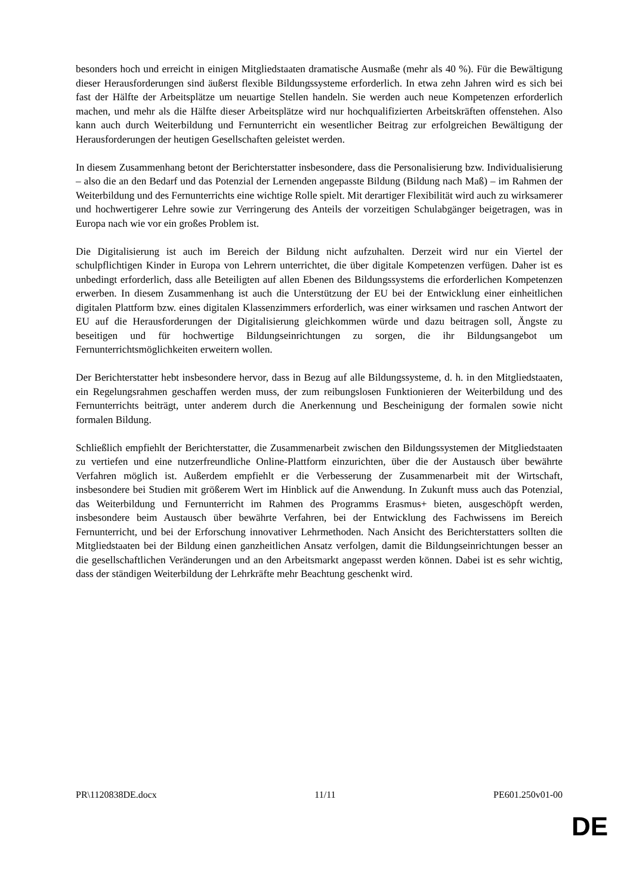besonders hoch und erreicht in einigen Mitgliedstaaten dramatische Ausmaße (mehr als 40 %). Für die Bewältigung dieser Herausforderungen sind äußerst flexible Bildungssysteme erforderlich. In etwa zehn Jahren wird es sich bei fast der Hälfte der Arbeitsplätze um neuartige Stellen handeln. Sie werden auch neue Kompetenzen erforderlich machen, und mehr als die Hälfte dieser Arbeitsplätze wird nur hochqualifizierten Arbeitskräften offenstehen. Also kann auch durch Weiterbildung und Fernunterricht ein wesentlicher Beitrag zur erfolgreichen Bewältigung der Herausforderungen der heutigen Gesellschaften geleistet werden.
In diesem Zusammenhang betont der Berichterstatter insbesondere, dass die Personalisierung bzw. Individualisierung – also die an den Bedarf und das Potenzial der Lernenden angepasste Bildung (Bildung nach Maß) – im Rahmen der Weiterbildung und des Fernunterrichts eine wichtige Rolle spielt. Mit derartiger Flexibilität wird auch zu wirksamerer und hochwertigerer Lehre sowie zur Verringerung des Anteils der vorzeitigen Schulabgänger beigetragen, was in Europa nach wie vor ein großes Problem ist.
Die Digitalisierung ist auch im Bereich der Bildung nicht aufzuhalten. Derzeit wird nur ein Viertel der schulpflichtigen Kinder in Europa von Lehrern unterrichtet, die über digitale Kompetenzen verfügen. Daher ist es unbedingt erforderlich, dass alle Beteiligten auf allen Ebenen des Bildungssystems die erforderlichen Kompetenzen erwerben. In diesem Zusammenhang ist auch die Unterstützung der EU bei der Entwicklung einer einheitlichen digitalen Plattform bzw. eines digitalen Klassenzimmers erforderlich, was einer wirksamen und raschen Antwort der EU auf die Herausforderungen der Digitalisierung gleichkommen würde und dazu beitragen soll, Ängste zu beseitigen und für hochwertige Bildungseinrichtungen zu sorgen, die ihr Bildungsangebot um Fernunterrichtsmöglichkeiten erweitern wollen.
Der Berichterstatter hebt insbesondere hervor, dass in Bezug auf alle Bildungssysteme, d. h. in den Mitgliedstaaten, ein Regelungsrahmen geschaffen werden muss, der zum reibungslosen Funktionieren der Weiterbildung und des Fernunterrichts beiträgt, unter anderem durch die Anerkennung und Bescheinigung der formalen sowie nicht formalen Bildung.
Schließlich empfiehlt der Berichterstatter, die Zusammenarbeit zwischen den Bildungssystemen der Mitgliedstaaten zu vertiefen und eine nutzerfreundliche Online-Plattform einzurichten, über die der Austausch über bewährte Verfahren möglich ist. Außerdem empfiehlt er die Verbesserung der Zusammenarbeit mit der Wirtschaft, insbesondere bei Studien mit größerem Wert im Hinblick auf die Anwendung. In Zukunft muss auch das Potenzial, das Weiterbildung und Fernunterricht im Rahmen des Programms Erasmus+ bieten, ausgeschöpft werden, insbesondere beim Austausch über bewährte Verfahren, bei der Entwicklung des Fachwissens im Bereich Fernunterricht, und bei der Erforschung innovativer Lehrmethoden. Nach Ansicht des Berichterstatters sollten die Mitgliedstaaten bei der Bildung einen ganzheitlichen Ansatz verfolgen, damit die Bildungseinrichtungen besser an die gesellschaftlichen Veränderungen und an den Arbeitsmarkt angepasst werden können. Dabei ist es sehr wichtig, dass der ständigen Weiterbildung der Lehrkräfte mehr Beachtung geschenkt wird.
PR\1120838DE.docx 11/11 PE601.250v01-00
DE